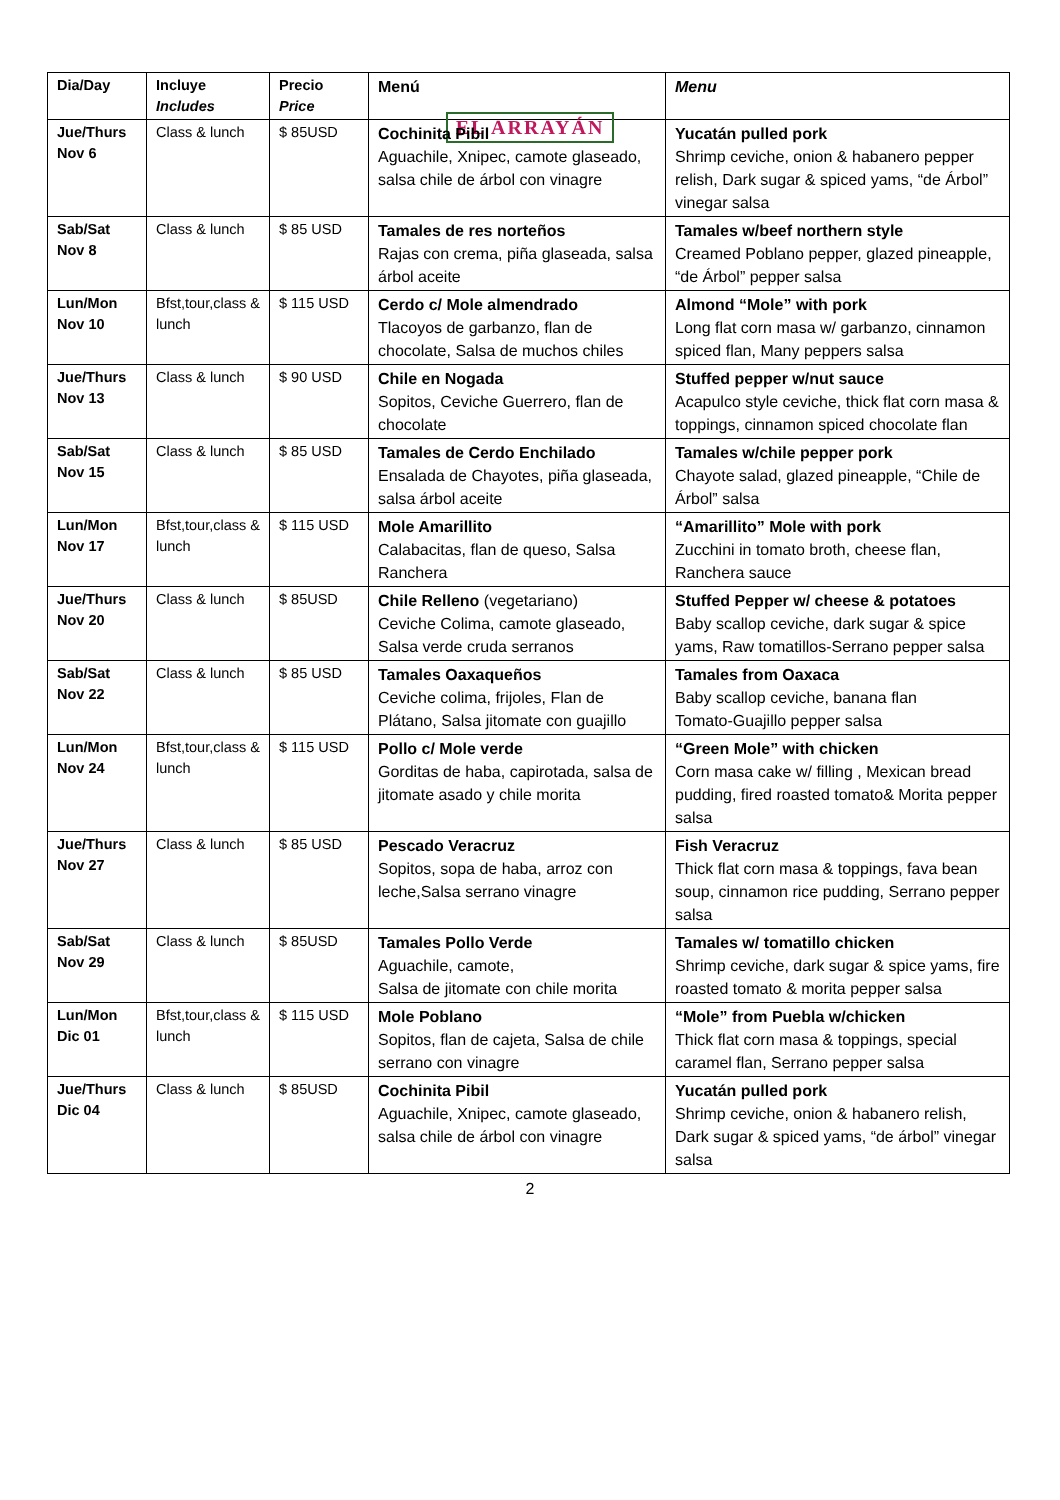EL ARRAYÁN
| Dia/Day | Incluye Includes | Precio Price | Menú | Menu |
| Jue/Thurs Nov 6 | Class & lunch | $ 85USD | Cochinita Pibil Aguachile, Xnipec, camote glaseado, salsa chile de árbol con vinagre | Yucatán pulled pork Shrimp ceviche, onion & habanero pepper relish, Dark sugar & spiced yams, “de Árbol” vinegar salsa |
| Sab/Sat Nov 8 | Class & lunch | $ 85 USD | Tamales de res norteños Rajas con crema, piña glaseada, salsa árbol aceite | Tamales w/beef northern style Creamed Poblano pepper, glazed pineapple, “de Árbol” pepper salsa |
| Lun/Mon Nov 10 | Bfst,tour,class & lunch | $ 115 USD | Cerdo c/ Mole almendrado Tlacoyos de garbanzo, flan de chocolate, Salsa de muchos chiles | Almond “Mole” with pork Long flat corn masa w/ garbanzo, cinnamon spiced flan, Many peppers salsa |
| Jue/Thurs Nov 13 | Class & lunch | $ 90 USD | Chile en Nogada Sopitos, Ceviche Guerrero, flan de chocolate | Stuffed pepper w/nut sauce Acapulco style ceviche, thick flat corn masa & toppings, cinnamon spiced chocolate flan |
| Sab/Sat Nov 15 | Class & lunch | $ 85 USD | Tamales de Cerdo Enchilado Ensalada de Chayotes, piña glaseada, salsa árbol aceite | Tamales w/chile pepper pork Chayote salad, glazed pineapple, “Chile de Árbol” salsa |
| Lun/Mon Nov 17 | Bfst,tour,class & lunch | $ 115 USD | Mole Amarillito Calabacitas, flan de queso, Salsa Ranchera | “Amarillito” Mole with pork Zucchini in tomato broth, cheese flan, Ranchera sauce |
| Jue/Thurs Nov 20 | Class & lunch | $ 85USD | Chile Relleno (vegetariano) Ceviche Colima, camote glaseado, Salsa verde cruda serranos | Stuffed Pepper w/ cheese & potatoes Baby scallop ceviche, dark sugar & spice yams, Raw tomatillos-Serrano pepper salsa |
| Sab/Sat Nov 22 | Class & lunch | $ 85 USD | Tamales Oaxaqueños Ceviche colima, frijoles, Flan de Plátano, Salsa jitomate con guajillo | Tamales from Oaxaca Baby scallop ceviche, banana flan Tomato-Guajillo pepper salsa |
| Lun/Mon Nov 24 | Bfst,tour,class & lunch | $ 115 USD | Pollo c/ Mole verde Gorditas de haba, capirotada, salsa de jitomate asado y chile morita | “Green Mole” with chicken Corn masa cake w/ filling , Mexican bread pudding, fired roasted tomato& Morita pepper salsa |
| Jue/Thurs Nov 27 | Class & lunch | $ 85 USD | Pescado Veracruz Sopitos, sopa de haba, arroz con leche,Salsa serrano vinagre | Fish Veracruz Thick flat corn masa & toppings, fava bean soup, cinnamon rice pudding, Serrano pepper salsa |
| Sab/Sat Nov 29 | Class & lunch | $ 85USD | Tamales Pollo Verde Aguachile, camote, Salsa de jitomate con chile morita | Tamales w/ tomatillo chicken Shrimp ceviche, dark sugar & spice yams, fire roasted tomato & morita pepper salsa |
| Lun/Mon Dic 01 | Bfst,tour,class & lunch | $ 115 USD | Mole Poblano Sopitos, flan de cajeta, Salsa de chile serrano con vinagre | “Mole” from Puebla w/chicken Thick flat corn masa & toppings, special caramel flan, Serrano pepper salsa |
| Jue/Thurs Dic 04 | Class & lunch | $ 85USD | Cochinita Pibil Aguachile, Xnipec, camote glaseado, salsa chile de árbol con vinagre | Yucatán pulled pork Shrimp ceviche, onion & habanero relish, Dark sugar & spiced yams, “de árbol” vinegar salsa |
2